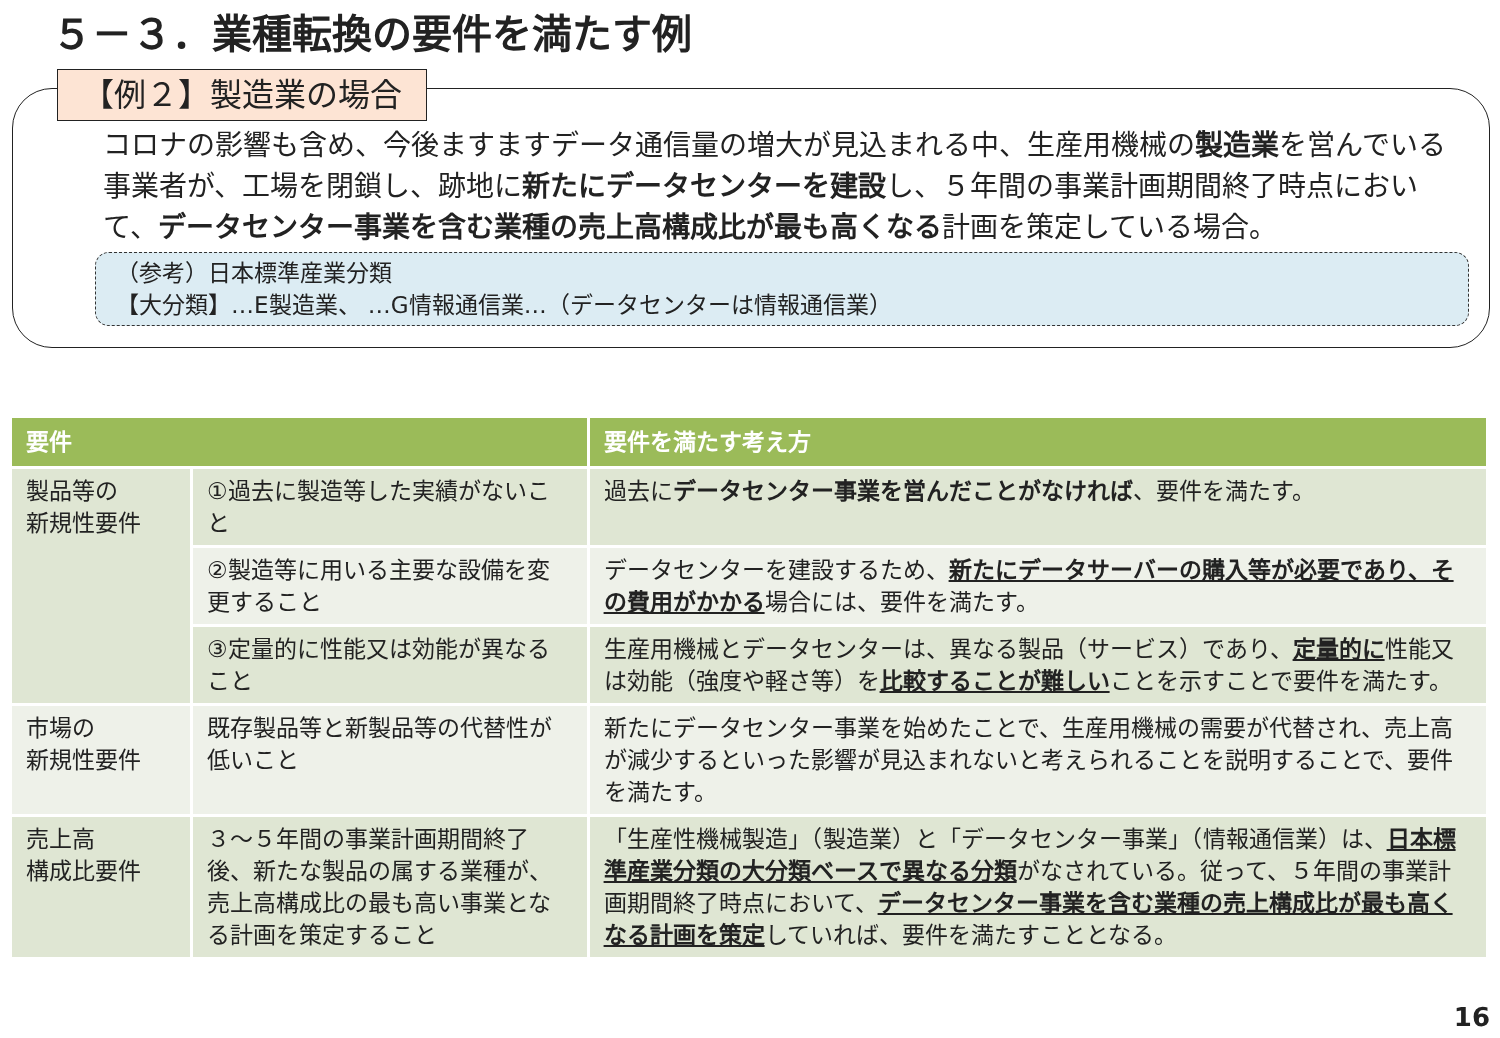５－３．業種転換の要件を満たす例
【例２】製造業の場合
コロナの影響も含め、今後ますますデータ通信量の増大が見込まれる中、生産用機械の製造業を営んでいる事業者が、工場を閉鎖し、跡地に新たにデータセンターを建設し、５年間の事業計画期間終了時点において、データセンター事業を含む業種の売上高構成比が最も高くなる計画を策定している場合。
（参考）日本標準産業分類
【大分類】…E製造業、 …G情報通信業…（データセンターは情報通信業）
| 要件 | | 要件を満たす考え方 |
| --- | --- | --- |
| 製品等の 新規性要件 | ①過去に製造等した実績がないこと | 過去に データセンター事業を営んだことがなければ 、要件を満たす。 |
| | ②製造等に用いる主要な設備を変更すること | データセンターを建設するため、 新たにデータサーバーの購入等が必要であり、その費用がかかる 場合には、要件を満たす。 |
| | ③定量的に性能又は効能が異なること | 生産用機械とデータセンターは、異なる製品（サービス）であり、 定量的に 性能又は効能（強度や軽さ等）を 比較することが難しい ことを示すことで要件を満たす。 |
| 市場の 新規性要件 | 既存製品等と新製品等の代替性が低いこと | 新たにデータセンター事業を始めたことで、生産用機械の需要が代替され、売上高が減少するといった影響が見込まれないと考えられることを説明することで、要件を満たす。 |
| 売上高 構成比要件 | ３～５年間の事業計画期間終了後、新たな製品の属する業種が、売上高構成比の最も高い事業となる計画を策定すること | 「生産性機械製造」（製造業）と「データセンター事業」（情報通信業）は、 日本標準産業分類の大分類ベースで異なる分類 がなされている。従って、５年間の事業計画期間終了時点において、 データセンター事業を含む業種の売上構成比が最も高くなる計画を策定 していれば、要件を満たすこととなる。 |
16